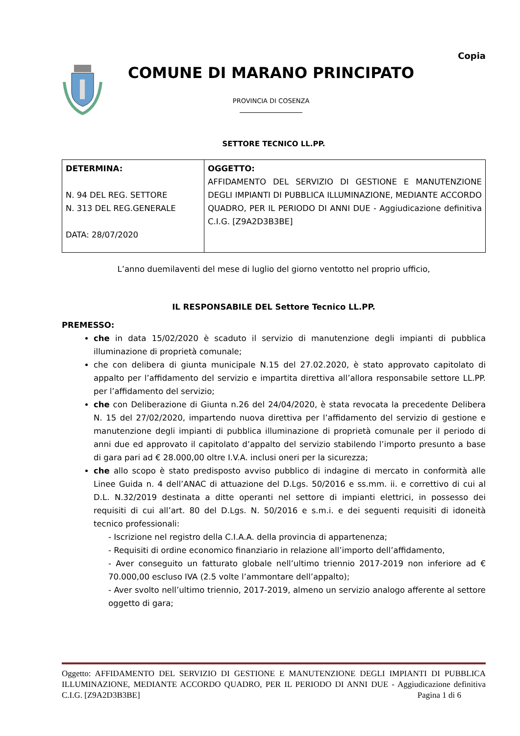Copia
COMUNE DI MARANO PRINCIPATO
PROVINCIA DI COSENZA
SETTORE TECNICO LL.PP.
| DETERMINA: N. 94 DEL REG. SETTORE N. 313 DEL REG.GENERALE DATA: 28/07/2020 | OGGETTO: AFFIDAMENTO DEL SERVIZIO DI GESTIONE E MANUTENZIONE DEGLI IMPIANTI DI PUBBLICA ILLUMINAZIONE, MEDIANTE ACCORDO QUADRO, PER IL PERIODO DI ANNI DUE - Aggiudicazione definitiva C.I.G. [Z9A2D3B3BE] |
L’anno duemilaventi del mese di luglio del giorno ventotto nel proprio ufficio,
IL RESPONSABILE DEL Settore Tecnico LL.PP.
PREMESSO:
che in data 15/02/2020 è scaduto il servizio di manutenzione degli impianti di pubblica illuminazione di proprietà comunale;
che con delibera di giunta municipale N.15 del 27.02.2020, è stato approvato capitolato di appalto per l’affidamento del servizio e impartita direttiva all’allora responsabile settore LL.PP. per l’affidamento del servizio;
che con Deliberazione di Giunta n.26 del 24/04/2020, è stata revocata la precedente Delibera N. 15 del 27/02/2020, impartendo nuova direttiva per l’affidamento del servizio di gestione e manutenzione degli impianti di pubblica illuminazione di proprietà comunale per il periodo di anni due ed approvato il capitolato d’appalto del servizio stabilendo l’importo presunto a base di gara pari ad € 28.000,00 oltre I.V.A. inclusi oneri per la sicurezza;
che allo scopo è stato predisposto avviso pubblico di indagine di mercato in conformità alle Linee Guida n. 4 dell’ANAC di attuazione del D.Lgs. 50/2016 e ss.mm. ii. e correttivo di cui al D.L. N.32/2019 destinata a ditte operanti nel settore di impianti elettrici, in possesso dei requisiti di cui all’art. 80 del D.Lgs. N. 50/2016 e s.m.i. e dei seguenti requisiti di idoneità tecnico professionali:
- Iscrizione nel registro della C.I.A.A. della provincia di appartenenza;
- Requisiti di ordine economico finanziario in relazione all’importo dell’affidamento,
- Aver conseguito un fatturato globale nell’ultimo triennio 2017-2019 non inferiore ad € 70.000,00 escluso IVA (2.5 volte l’ammontare dell’appalto);
- Aver svolto nell’ultimo triennio, 2017-2019, almeno un servizio analogo afferente al settore oggetto di gara;
Oggetto: AFFIDAMENTO DEL SERVIZIO DI GESTIONE E MANUTENZIONE DEGLI IMPIANTI DI PUBBLICA ILLUMINAZIONE, MEDIANTE ACCORDO QUADRO, PER IL PERIODO DI ANNI DUE - Aggiudicazione definitiva C.I.G. [Z9A2D3B3BE] Pagina 1 di 6